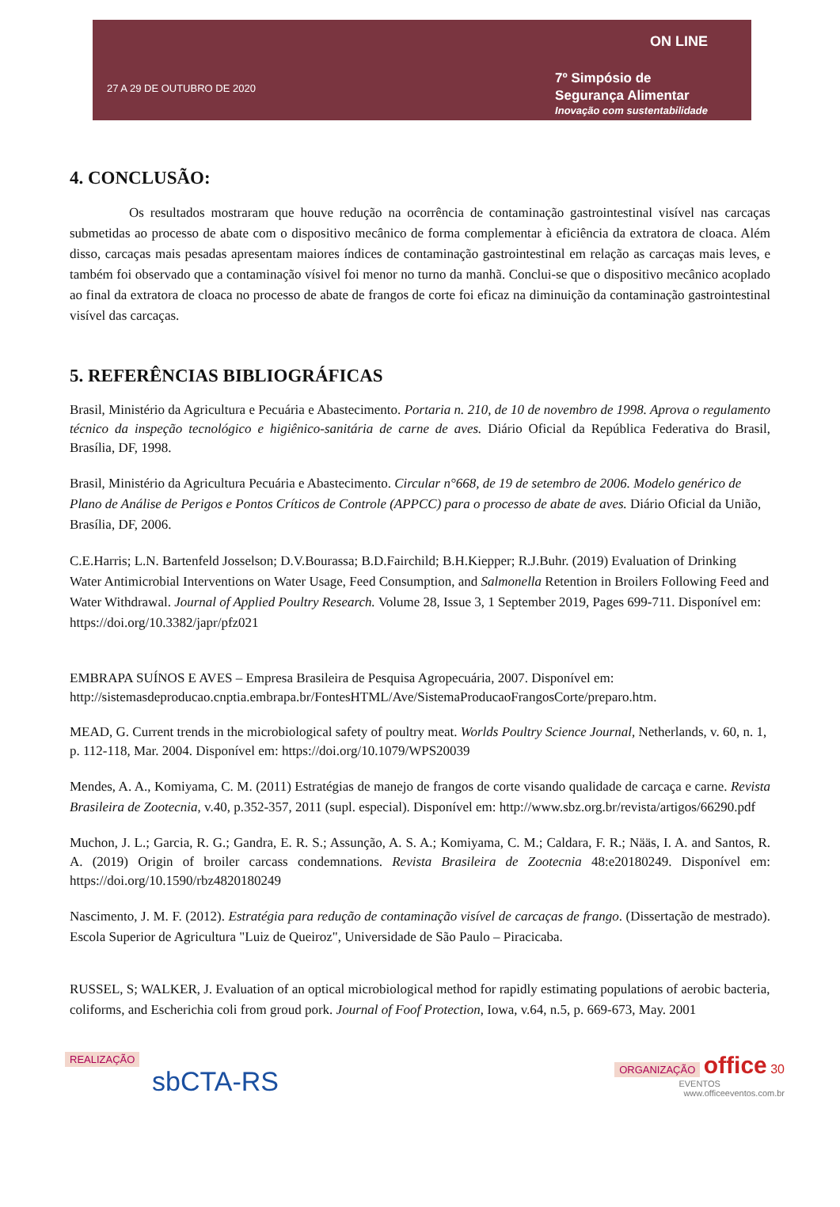27 A 29 DE OUTUBRO DE 2020
ON LINE
7º Simpósio de
Segurança Alimentar
Inovação com sustentabilidade
4. CONCLUSÃO:
Os resultados mostraram que houve redução na ocorrência de contaminação gastrointestinal visível nas carcaças submetidas ao processo de abate com o dispositivo mecânico de forma complementar à eficiência da extratora de cloaca. Além disso, carcaças mais pesadas apresentam maiores índices de contaminação gastrointestinal em relação as carcaças mais leves, e também foi observado que a contaminação vísivel foi menor no turno da manhã. Conclui-se que o dispositivo mecânico acoplado ao final da extratora de cloaca no processo de abate de frangos de corte foi eficaz na diminuição da contaminação gastrointestinal visível das carcaças.
5. REFERÊNCIAS BIBLIOGRÁFICAS
Brasil, Ministério da Agricultura e Pecuária e Abastecimento. Portaria n. 210, de 10 de novembro de 1998. Aprova o regulamento técnico da inspeção tecnológico e higiênico-sanitária de carne de aves. Diário Oficial da República Federativa do Brasil, Brasília, DF, 1998.
Brasil, Ministério da Agricultura Pecuária e Abastecimento. Circular n°668, de 19 de setembro de 2006. Modelo genérico de Plano de Análise de Perigos e Pontos Críticos de Controle (APPCC) para o processo de abate de aves. Diário Oficial da União, Brasília, DF, 2006.
C.E.Harris; L.N. Bartenfeld Josselson; D.V.Bourassa; B.D.Fairchild; B.H.Kiepper; R.J.Buhr. (2019) Evaluation of Drinking Water Antimicrobial Interventions on Water Usage, Feed Consumption, and Salmonella Retention in Broilers Following Feed and Water Withdrawal. Journal of Applied Poultry Research. Volume 28, Issue 3, 1 September 2019, Pages 699-711. Disponível em: https://doi.org/10.3382/japr/pfz021
EMBRAPA SUÍNOS E AVES – Empresa Brasileira de Pesquisa Agropecuária, 2007. Disponível em: http://sistemasdeproducao.cnptia.embrapa.br/FontesHTML/Ave/SistemaProducaoFrangosCorte/preparo.htm.
MEAD, G. Current trends in the microbiological safety of poultry meat. Worlds Poultry Science Journal, Netherlands, v. 60, n. 1, p. 112-118, Mar. 2004. Disponível em: https://doi.org/10.1079/WPS20039
Mendes, A. A., Komiyama, C. M. (2011) Estratégias de manejo de frangos de corte visando qualidade de carcaça e carne. Revista Brasileira de Zootecnia, v.40, p.352-357, 2011 (supl. especial). Disponível em: http://www.sbz.org.br/revista/artigos/66290.pdf
Muchon, J. L.; Garcia, R. G.; Gandra, E. R. S.; Assunção, A. S. A.; Komiyama, C. M.; Caldara, F. R.; Nääs, I. A. and Santos, R. A. (2019) Origin of broiler carcass condemnations. Revista Brasileira de Zootecnia 48:e20180249. Disponível em: https://doi.org/10.1590/rbz4820180249
Nascimento, J. M. F. (2012). Estratégia para redução de contaminação visível de carcaças de frango. (Dissertação de mestrado). Escola Superior de Agricultura "Luiz de Queiroz", Universidade de São Paulo – Piracicaba.
RUSSEL, S; WALKER, J. Evaluation of an optical microbiological method for rapidly estimating populations of aerobic bacteria, coliforms, and Escherichia coli from groud pork. Journal of Foof Protection, Iowa, v.64, n.5, p. 669-673, May. 2001
REALIZAÇÃO
sbCTA-RS
ORGANIZAÇÃO office 30
EVENTOS
www.officeeventos.com.br